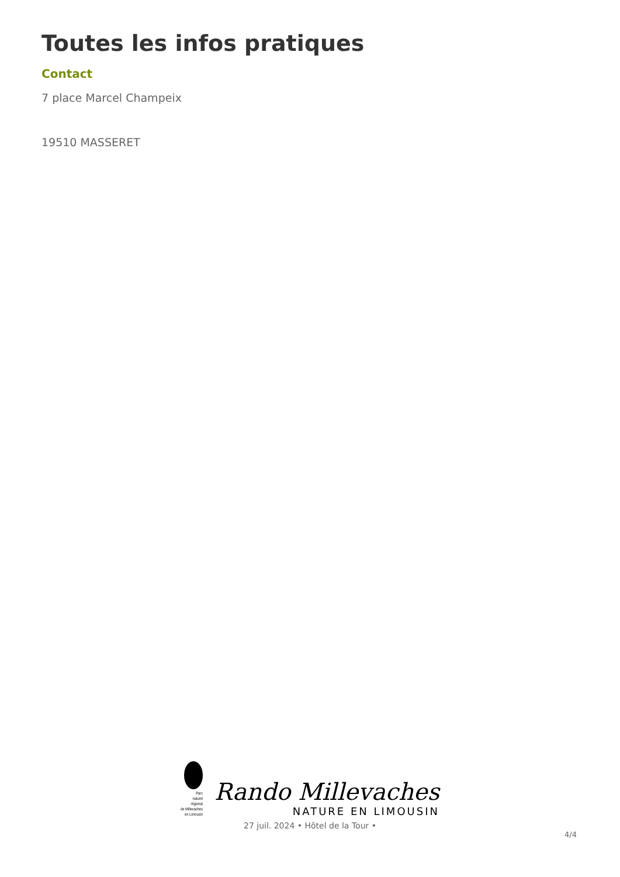Toutes les infos pratiques
Contact
7 place Marcel Champeix
19510 MASSERET
Parc
naturel
régional
de Millevaches
en Limousin
Rando Millevaches
NATURE EN LIMOUSIN
27 juil. 2024 • Hôtel de la Tour •
4/4